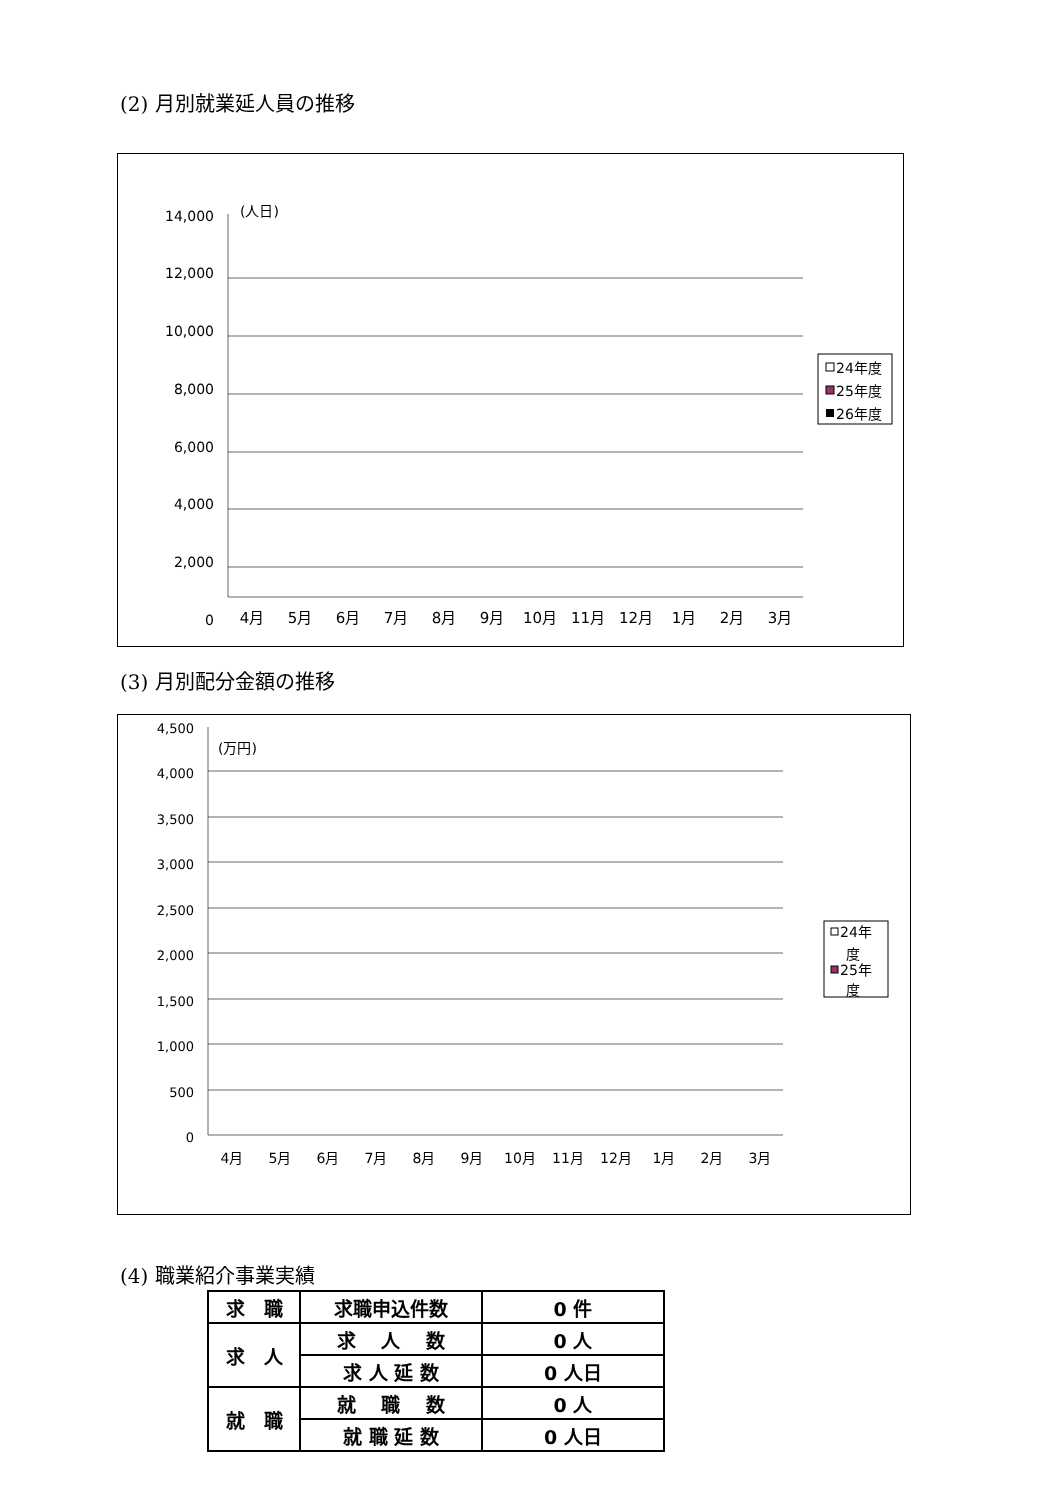(2) 月別就業延人員の推移
14,000
12,000
10,000
8,000
6,000
4,000
2,000
0
(人日)
4月
5月
6月
7月
8月
9月
10月
11月
12月
1月
2月
3月
24年度
25年度
26年度
(3) 月別配分金額の推移
4,500
4,000
3,500
3,000
2,500
2,000
1,500
1,000
500
0
(万円)
4月
5月
6月
7月
8月
9月
10月
11月
12月
1月
2月
3月
24年
度
25年
度
(4) 職業紹介事業実績
| 求 職 | 求職申込件数 | 0 件 |
| 求 人 | 求 人 数 | 0 人 |
| | 求 人 延 数 | 0 人日 |
| 就 職 | 就 職 数 | 0 人 |
| | 就 職 延 数 | 0 人日 |